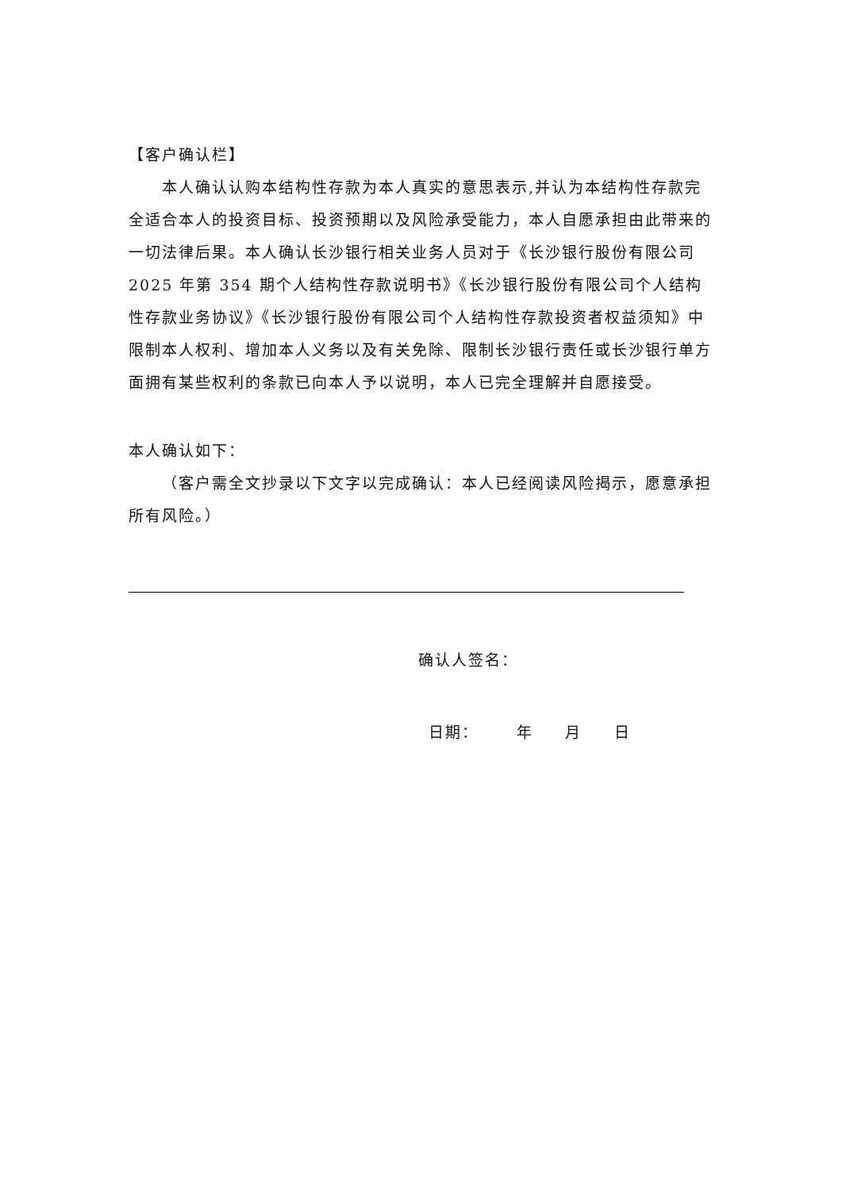【客户确认栏】
本人确认认购本结构性存款为本人真实的意思表示,并认为本结构性存款完全适合本人的投资目标、投资预期以及风险承受能力，本人自愿承担由此带来的一切法律后果。本人确认长沙银行相关业务人员对于《长沙银行股份有限公司 2025 年第 354 期个人结构性存款说明书》《长沙银行股份有限公司个人结构性存款业务协议》《长沙银行股份有限公司个人结构性存款投资者权益须知》中限制本人权利、增加本人义务以及有关免除、限制长沙银行责任或长沙银行单方面拥有某些权利的条款已向本人予以说明，本人已完全理解并自愿接受。
本人确认如下：
（客户需全文抄录以下文字以完成确认：本人已经阅读风险揭示，愿意承担所有风险。）
确认人签名：
日期： 年 月 日